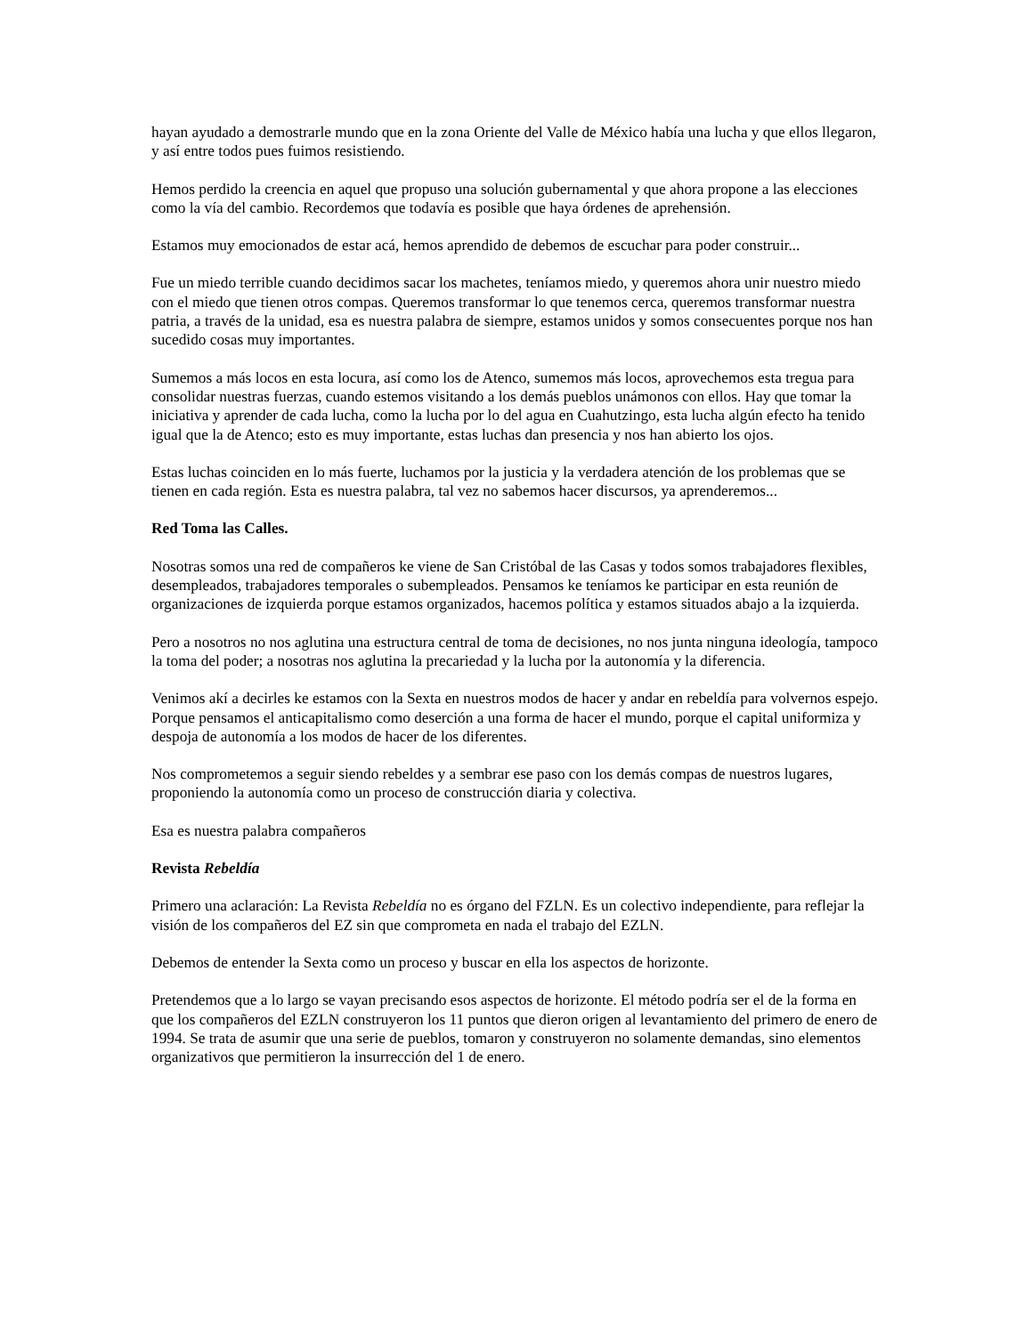hayan ayudado a demostrarle mundo que en la zona Oriente del Valle de México había una lucha y que ellos llegaron, y así entre todos pues fuimos resistiendo.
Hemos perdido la creencia en aquel que propuso una solución gubernamental y que ahora propone a las elecciones como la vía del cambio. Recordemos que todavía es posible que haya órdenes de aprehensión.
Estamos muy emocionados de estar acá, hemos aprendido de debemos de escuchar para poder construir...
Fue un miedo terrible cuando decidimos sacar los machetes, teníamos miedo, y queremos ahora unir nuestro miedo con el miedo que tienen otros compas. Queremos transformar lo que tenemos cerca, queremos transformar nuestra patria, a través de la unidad, esa es nuestra palabra de siempre, estamos unidos y somos consecuentes porque nos han sucedido cosas muy importantes.
Sumemos a más locos en esta locura, así como los de Atenco, sumemos más locos, aprovechemos esta tregua para consolidar nuestras fuerzas, cuando estemos visitando a los demás pueblos unámonos con ellos. Hay que tomar la iniciativa y aprender de cada lucha, como la lucha por lo del agua en Cuahutzingo, esta lucha algún efecto ha tenido igual que la de Atenco; esto es muy importante, estas luchas dan presencia y nos han abierto los ojos.
Estas luchas coinciden en lo más fuerte, luchamos por la justicia y la verdadera atención de los problemas que se tienen en cada región. Esta es nuestra palabra, tal vez no sabemos hacer discursos, ya aprenderemos...
Red Toma las Calles.
Nosotras somos una red de compañeros ke viene de San Cristóbal de las Casas y todos somos trabajadores flexibles, desempleados, trabajadores temporales o subempleados. Pensamos ke teníamos ke participar en esta reunión de organizaciones de izquierda porque estamos organizados, hacemos política y estamos situados abajo a la izquierda.
Pero a nosotros no nos aglutina una estructura central de toma de decisiones, no nos junta ninguna ideología, tampoco la toma del poder; a nosotras nos aglutina la precariedad y la lucha por la autonomía y la diferencia.
Venimos akí a decirles ke estamos con la Sexta en nuestros modos de hacer y andar en rebeldía para volvernos espejo. Porque pensamos el anticapitalismo como deserción a una forma de hacer el mundo, porque el capital uniformiza y despoja de autonomía a los modos de hacer de los diferentes.
Nos comprometemos a seguir siendo rebeldes y a sembrar ese paso con los demás compas de nuestros lugares, proponiendo la autonomía como un proceso de construcción diaria y colectiva.
Esa es nuestra palabra compañeros
Revista Rebeldía
Primero una aclaración: La Revista Rebeldía no es órgano del FZLN. Es un colectivo independiente, para reflejar la visión de los compañeros del EZ sin que comprometa en nada el trabajo del EZLN.
Debemos de entender la Sexta como un proceso y buscar en ella los aspectos de horizonte.
Pretendemos que a lo largo se vayan precisando esos aspectos de horizonte. El método podría ser el de la forma en que los compañeros del EZLN construyeron los 11 puntos que dieron origen al levantamiento del primero de enero de 1994. Se trata de asumir que una serie de pueblos, tomaron y construyeron no solamente demandas, sino elementos organizativos que permitieron la insurrección del 1 de enero.